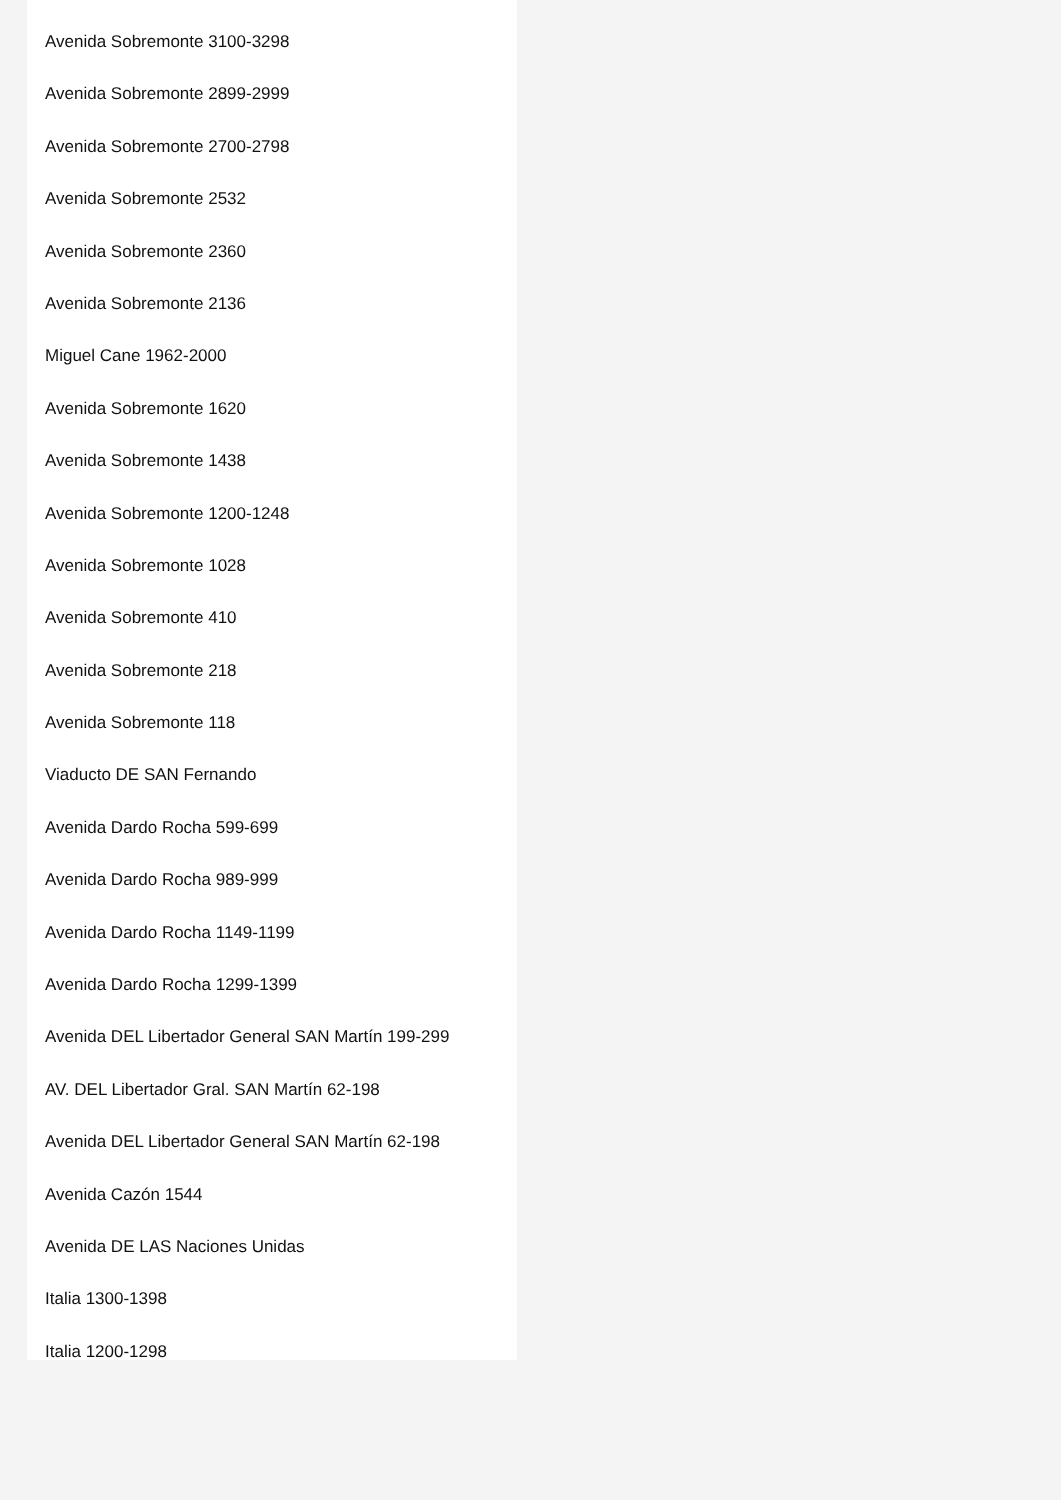Avenida Sobremonte 3100-3298
Avenida Sobremonte 2899-2999
Avenida Sobremonte 2700-2798
Avenida Sobremonte 2532
Avenida Sobremonte 2360
Avenida Sobremonte 2136
Miguel Cane 1962-2000
Avenida Sobremonte 1620
Avenida Sobremonte 1438
Avenida Sobremonte 1200-1248
Avenida Sobremonte 1028
Avenida Sobremonte 410
Avenida Sobremonte 218
Avenida Sobremonte 118
Viaducto DE SAN Fernando
Avenida Dardo Rocha 599-699
Avenida Dardo Rocha 989-999
Avenida Dardo Rocha 1149-1199
Avenida Dardo Rocha 1299-1399
Avenida DEL Libertador General SAN Martín 199-299
AV. DEL Libertador Gral. SAN Martín 62-198
Avenida DEL Libertador General SAN Martín 62-198
Avenida Cazón 1544
Avenida DE LAS Naciones Unidas
Italia 1300-1398
Italia 1200-1298